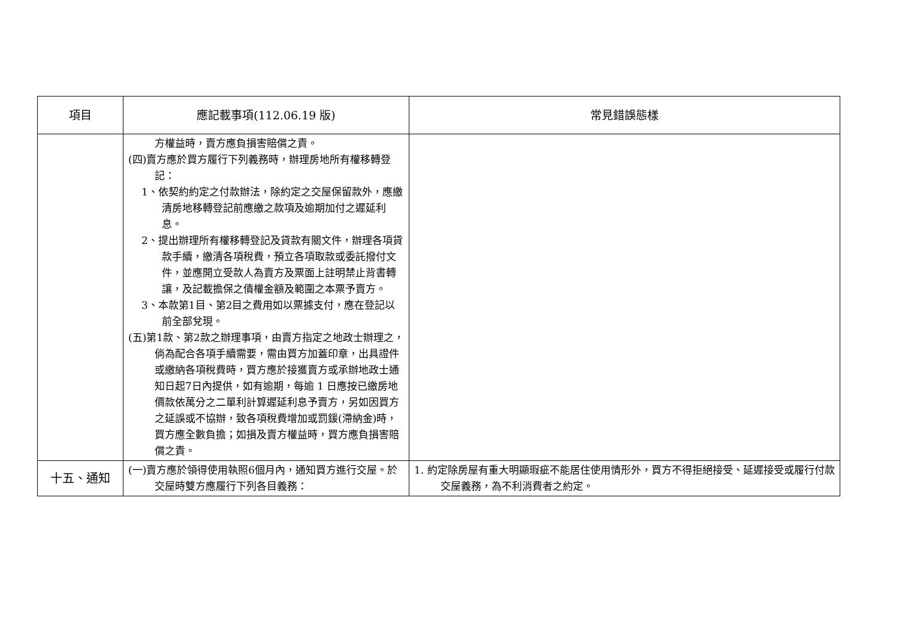| 項目 | 應記載事項(112.06.19 版) | 常見錯誤態樣 |
| --- | --- | --- |
| | 方權益時，賣方應負損害賠償之責。 (四)賣方應於買方履行下列義務時，辦理房地所有權移轉登記： 1、依契約約定之付款辦法，除約定之交屋保留款外，應繳清房地移轉登記前應繳之款項及逾期加付之遲延利息。 2、提出辦理所有權移轉登記及貸款有關文件，辦理各項貸款手續，繳清各項稅費，預立各項取款或委託撥付文件，並應開立受款人為賣方及票面上註明禁止背書轉讓，及記載擔保之債權金額及範圍之本票予賣方。 3、本款第1目、第2目之費用如以票據支付，應在登記以前全部兌現。 (五)第1款、第2款之辦理事項，由賣方指定之地政士辦理之，倘為配合各項手續需要，需由買方加蓋印章，出具證件或繳納各項稅費時，買方應於接獲賣方或承辦地政士通知日起7日內提供，如有逾期，每逾 1 日應按已繳房地價款依萬分之二單利計算遲延利息予賣方，另如因買方之延誤或不協辦，致各項稅費增加或罰鍰(滯納金)時，買方應全數負擔；如損及賣方權益時，買方應負損害賠償之責。 | |
| 十五、通知 | (一)賣方應於領得使用執照6個月內，通知買方進行交屋。於交屋時雙方應履行下列各目義務： | 1. 約定除房屋有重大明顯瑕疵不能居住使用情形外，買方不得拒絕接受、延遲接受或履行付款交屋義務，為不利消費者之約定。 |